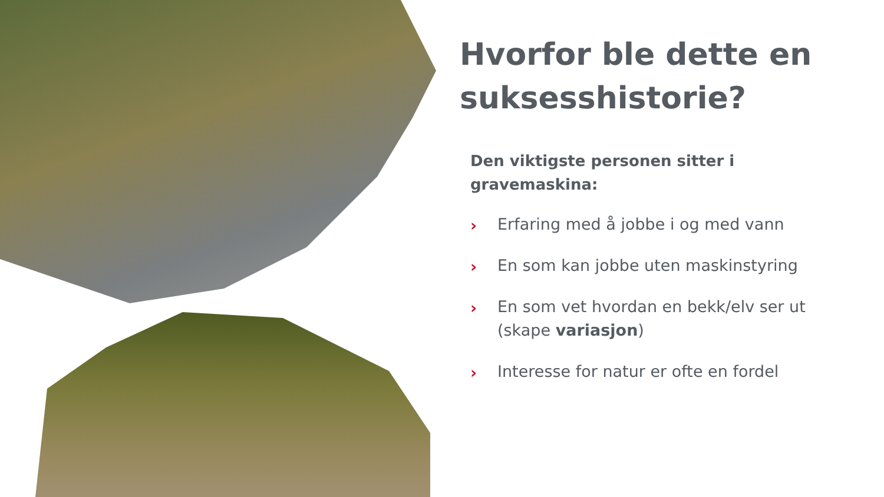Hvorfor ble dette en suksesshistorie?
Den viktigste personen sitter i gravemaskina:
› Erfaring med å jobbe i og med vann
› En som kan jobbe uten maskinstyring
› En som vet hvordan en bekk/elv ser ut (skape variasjon)
› Interesse for natur er ofte en fordel